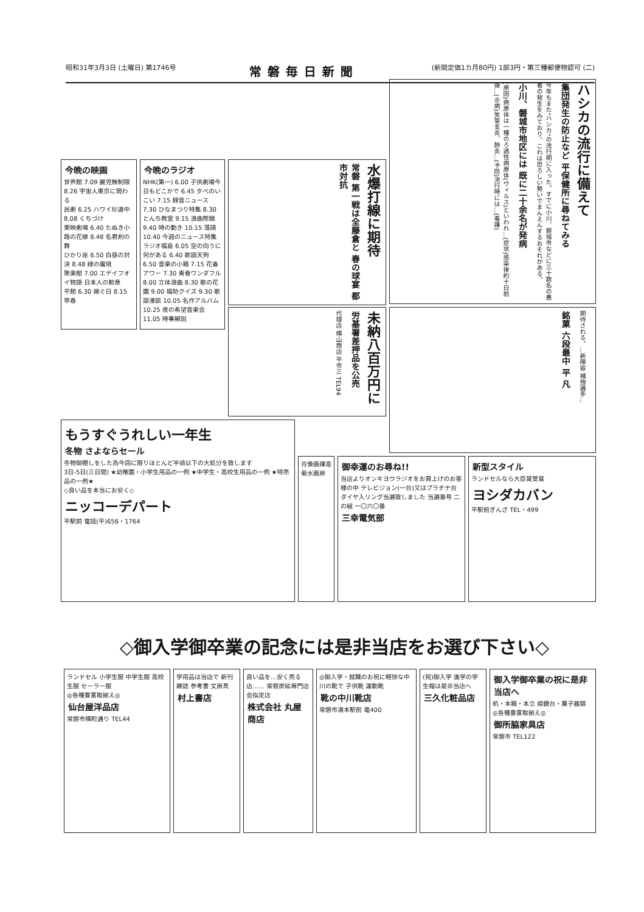昭和31年3月3日 (土曜日) 第1746号 常磐毎日新聞 (新聞定価1カ月80円) 1部3円・第三種郵便物認可 (二)
ハシカの流行に備えて
集団発生の防止など 平保健所に尋ねてみる
今年もまた"ハシカ"の流行期に入った。すでに小川、磐城市などに三十数名の患者の発生をみており、これは恐ろしい勢いでまんえんするおそれがある。
小川、磐城市地区には 既に二十余名が発病
(原因)病原体は一種のろ過性病原体(ヴィルス)といわれ…(症状)感染後約十日前後…(余病)気管支炎、肺炎…(予防)流行時には…(看護)
今晩の映画
世界館 7.09 麗児無制限 8.26 宇宙人東京に現わる
民劇 6.25 ハワイ珍道中 8.08 くちづけ
東映劇場 6.40 たぬき小路の花嫁 8.48 名君剣の舞
ひかり座 6.50 白昼の対決 8.48 緑の魔境
聚楽館 7.00 エデイフオイ物語 日本人の勲章
平館 6.30 嫁ぐ日 8.15 早春
今晩のラジオ
NHK(第一) 6.00 子供劇場今日もどこかで 6.45 夕べのいこい 7.15 録音ニュース 7.30 ひなまつり特集 8.30 とんち教室 9.15 浪曲際競 9.40 時の動き 10.15 落語 10.40 今週のニュース特集
ラジオ福島 6.05 空の向うに何がある 6.40 歌謡天狗 6.50 音楽の小箱 7.15 花香アワー 7.30 青春ワンダフル 8.00 立体浪曲 8.30 歌の花園 9.00 福助クイズ 9.30 歌謡漫談 10.05 名作アルバム 10.25 夜の希望音楽会 11.05 時事解説
水爆打線に期待
常磐 第一戦は全藤倉と 春の球宴 都市対抗
未納八百万円に
労基署差押品を公売
代理店 横山商店 平市三 TEL94
期待される。…新陣容 補強選手…
銘菓 六段最中 平 凡
もうすぐうれしい一年生
冬物 さよならセール
冬物御棚しをした為今回に限りほとんど半値以下の大処分を致します
3日-5日(三日間) ★幼稚園・小学生用品の一例 ★中学生・高校生用品の一例 ★特売品の一例★
◇良い品を本当にお安く◇
ニッコーデパート
平駅前 電話(平)656・1764
肖像画揮毫 菊水画房
御幸運のお尋ね!!
当店よりオンキヨウラジオをお買上げのお客様の中 テレビジョン(一台)又はプラチナ台ダイヤ入リング当選致しました 当選番号 二の組 一〇六〇番
三幸電気部
新型スタイル
ランドセルなら大臣賞受賞
ヨシダカバン
平駅前ぎんざ TEL・499
◇御入学御卒業の記念には是非当店をお選び下さい◇
ランドセル 小学生服 中学生服 高校生服 セーラー服
◎各種豊富取揃え◎
仙台屋洋品店
常磐市横町通り TEL44
学用品は当店で 新刊雑誌 参考書 文房具
村上書店
良い品を…安く売る店…… 常磐炭砿専門店会指定店
株式会社 丸屋商店
◎御入学・就職のお祝に軽快な中川の靴で 子供靴 運動靴
靴の中川靴店
常磐市湯本駅前 電400
(祝)御入学 進学の学生帽は是非当店へ
三久化粧品店
御入学御卒業の祝に是非当店へ
机・本箱・本立 姫鏡台・菓子器類
◎各種豊富取揃え◎
御所脇家具店
常磐市 TEL122